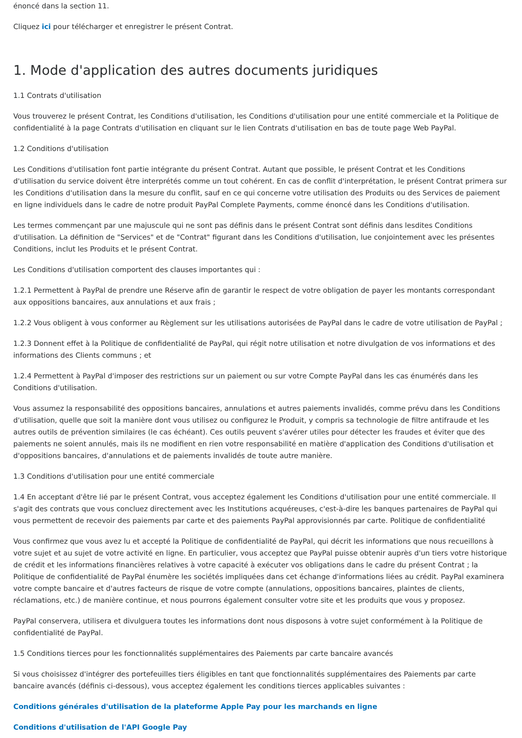énoncé dans la section 11.
Cliquez ici pour télécharger et enregistrer le présent Contrat.
1. Mode d'application des autres documents juridiques
1.1 Contrats d'utilisation
Vous trouverez le présent Contrat, les Conditions d'utilisation, les Conditions d'utilisation pour une entité commerciale et la Politique de confidentialité à la page Contrats d'utilisation en cliquant sur le lien Contrats d'utilisation en bas de toute page Web PayPal.
1.2 Conditions d'utilisation
Les Conditions d'utilisation font partie intégrante du présent Contrat. Autant que possible, le présent Contrat et les Conditions d'utilisation du service doivent être interprétés comme un tout cohérent. En cas de conflit d'interprétation, le présent Contrat primera sur les Conditions d'utilisation dans la mesure du conflit, sauf en ce qui concerne votre utilisation des Produits ou des Services de paiement en ligne individuels dans le cadre de notre produit PayPal Complete Payments, comme énoncé dans les Conditions d'utilisation.
Les termes commençant par une majuscule qui ne sont pas définis dans le présent Contrat sont définis dans lesdites Conditions d'utilisation. La définition de "Services" et de "Contrat" figurant dans les Conditions d'utilisation, lue conjointement avec les présentes Conditions, inclut les Produits et le présent Contrat.
Les Conditions d'utilisation comportent des clauses importantes qui :
1.2.1 Permettent à PayPal de prendre une Réserve afin de garantir le respect de votre obligation de payer les montants correspondant aux oppositions bancaires, aux annulations et aux frais ;
1.2.2 Vous obligent à vous conformer au Règlement sur les utilisations autorisées de PayPal dans le cadre de votre utilisation de PayPal ;
1.2.3 Donnent effet à la Politique de confidentialité de PayPal, qui régit notre utilisation et notre divulgation de vos informations et des informations des Clients communs ; et
1.2.4 Permettent à PayPal d'imposer des restrictions sur un paiement ou sur votre Compte PayPal dans les cas énumérés dans les Conditions d'utilisation.
Vous assumez la responsabilité des oppositions bancaires, annulations et autres paiements invalidés, comme prévu dans les Conditions d'utilisation, quelle que soit la manière dont vous utilisez ou configurez le Produit, y compris sa technologie de filtre antifraude et les autres outils de prévention similaires (le cas échéant). Ces outils peuvent s'avérer utiles pour détecter les fraudes et éviter que des paiements ne soient annulés, mais ils ne modifient en rien votre responsabilité en matière d'application des Conditions d'utilisation et d'oppositions bancaires, d'annulations et de paiements invalidés de toute autre manière.
1.3 Conditions d'utilisation pour une entité commerciale
1.4 En acceptant d'être lié par le présent Contrat, vous acceptez également les Conditions d'utilisation pour une entité commerciale. Il s'agit des contrats que vous concluez directement avec les Institutions acquéreuses, c'est-à-dire les banques partenaires de PayPal qui vous permettent de recevoir des paiements par carte et des paiements PayPal approvisionnés par carte. Politique de confidentialité
Vous confirmez que vous avez lu et accepté la Politique de confidentialité de PayPal, qui décrit les informations que nous recueillons à votre sujet et au sujet de votre activité en ligne. En particulier, vous acceptez que PayPal puisse obtenir auprès d'un tiers votre historique de crédit et les informations financières relatives à votre capacité à exécuter vos obligations dans le cadre du présent Contrat ; la Politique de confidentialité de PayPal énumère les sociétés impliquées dans cet échange d'informations liées au crédit. PayPal examinera votre compte bancaire et d'autres facteurs de risque de votre compte (annulations, oppositions bancaires, plaintes de clients, réclamations, etc.) de manière continue, et nous pourrons également consulter votre site et les produits que vous y proposez.
PayPal conservera, utilisera et divulguera toutes les informations dont nous disposons à votre sujet conformément à la Politique de confidentialité de PayPal.
1.5 Conditions tierces pour les fonctionnalités supplémentaires des Paiements par carte bancaire avancés
Si vous choisissez d'intégrer des portefeuilles tiers éligibles en tant que fonctionnalités supplémentaires des Paiements par carte bancaire avancés (définis ci-dessous), vous acceptez également les conditions tierces applicables suivantes :
Conditions générales d'utilisation de la plateforme Apple Pay pour les marchands en ligne
Conditions d'utilisation de l'API Google Pay